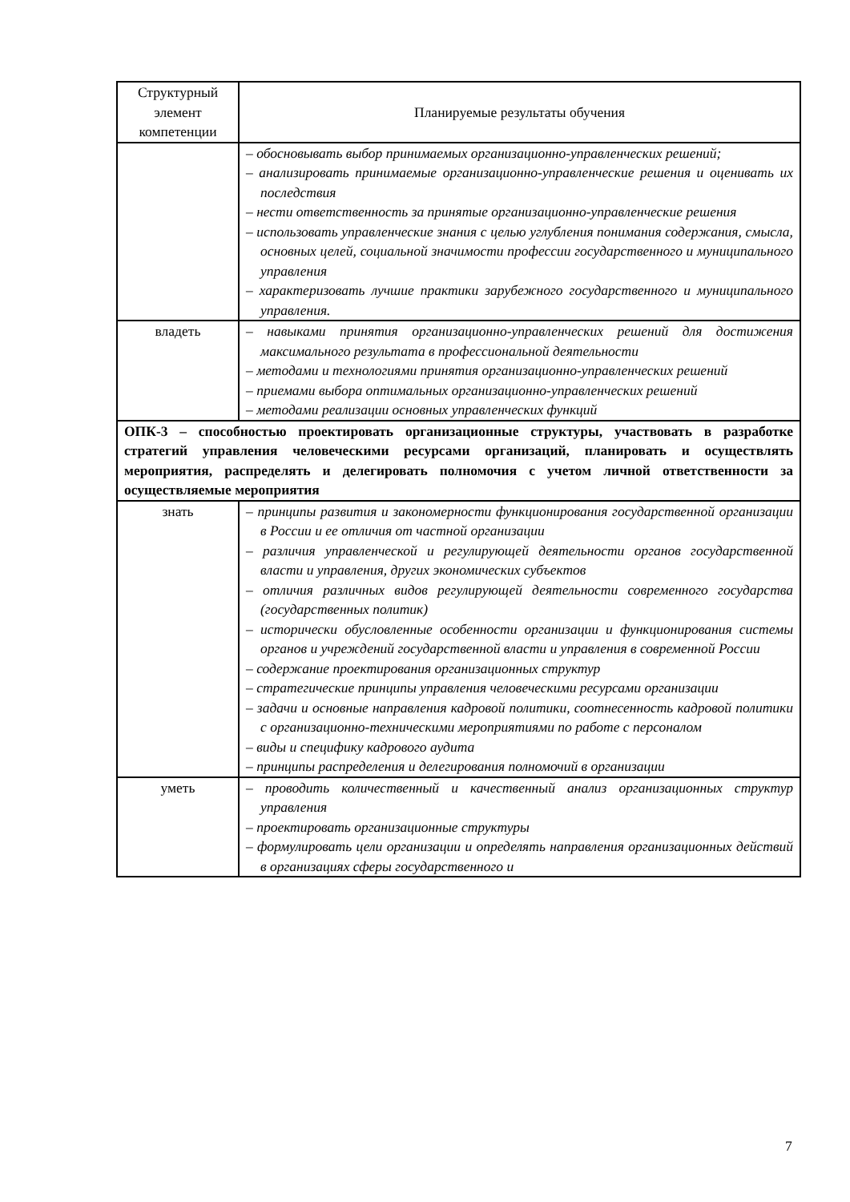| Структурный элемент компетенции | Планируемые результаты обучения |
| --- | --- |
| | – обосновывать выбор принимаемых организационно-управленческих решений; – анализировать принимаемые организационно-управленческие решения и оценивать их последствия – нести ответственность за принятые организационно-управленческие решения – использовать управленческие знания с целью углубления понимания содержания, смысла, основных целей, социальной значимости профессии государственного и муниципального управления – характеризовать лучшие практики зарубежного государственного и муниципального управления. |
| владеть | – навыками принятия организационно-управленческих решений для достижения максимального результата в профессиональной деятельности – методами и технологиями принятия организационно-управленческих решений – приемами выбора оптимальных организационно-управленческих решений – методами реализации основных управленческих функций |
| ОПК-3 – способностью проектировать организационные структуры, участвовать в разработке стратегий управления человеческими ресурсами организаций, планировать и осуществлять мероприятия, распределять и делегировать полномочия с учетом личной ответственности за осуществляемые мероприятия | |
| знать | – принципы развития и закономерности функционирования государственной организации в России и ее отличия от частной организации – различия управленческой и регулирующей деятельности органов государственной власти и управления, других экономических субъектов – отличия различных видов регулирующей деятельности современного государства (государственных политик) – исторически обусловленные особенности организации и функционирования системы органов и учреждений государственной власти и управления в современной России – содержание проектирования организационных структур – стратегические принципы управления человеческими ресурсами организации – задачи и основные направления кадровой политики, соотнесенность кадровой политики с организационно-техническими мероприятиями по работе с персоналом – виды и специфику кадрового аудита – принципы распределения и делегирования полномочий в организации |
| уметь | – проводить количественный и качественный анализ организационных структур управления – проектировать организационные структуры – формулировать цели организации и определять направления организационных действий в организациях сферы государственного и |
7